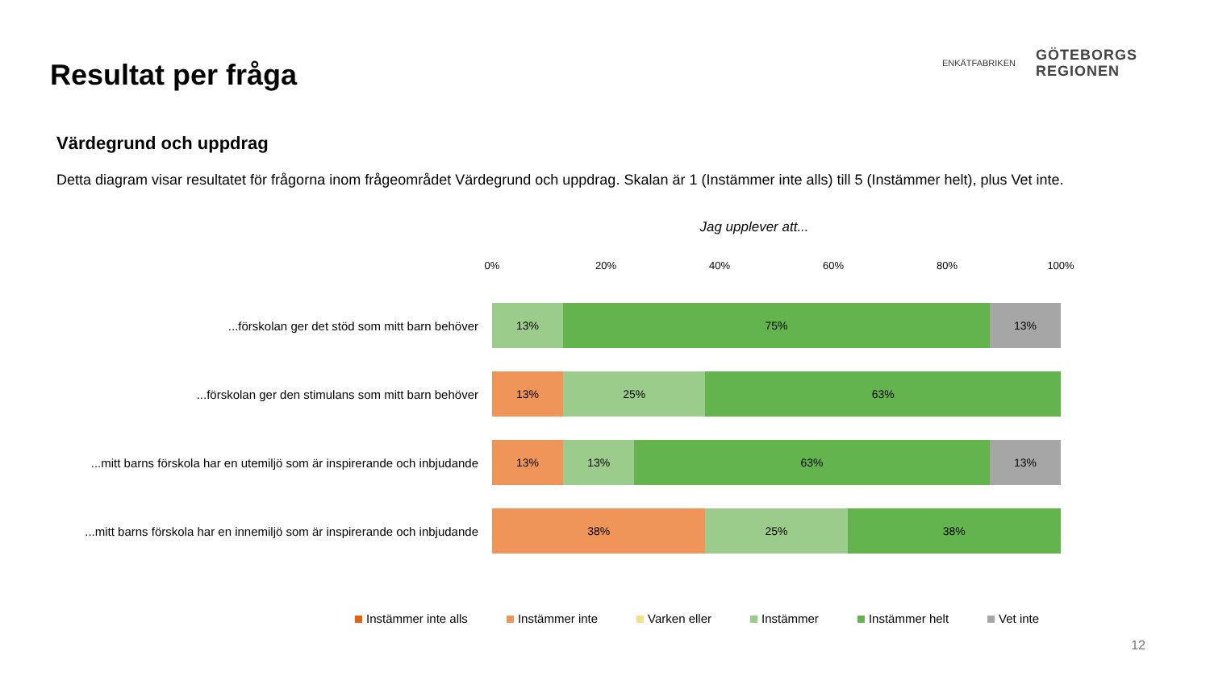Resultat per fråga
ENKÄTFABRIKEN
GÖTEBORGS
REGIONEN
Värdegrund och uppdrag
Detta diagram visar resultatet för frågorna inom frågeområdet Värdegrund och uppdrag. Skalan är 1 (Instämmer inte alls) till 5 (Instämmer helt), plus Vet inte.
Jag upplever att...
0% 20% 40% 60% 80% 100%
...förskolan ger det stöd som mitt barn behöver
13% 75% 13%
...förskolan ger den stimulans som mitt barn behöver
13% 25% 63%
...mitt barns förskola har en utemiljö som är inspirerande och inbjudande
13% 13% 63% 13%
...mitt barns förskola har en innemiljö som är inspirerande och inbjudande
38% 25% 38%
Instämmer inte alls Instämmer inte Varken eller Instämmer Instämmer helt Vet inte
12